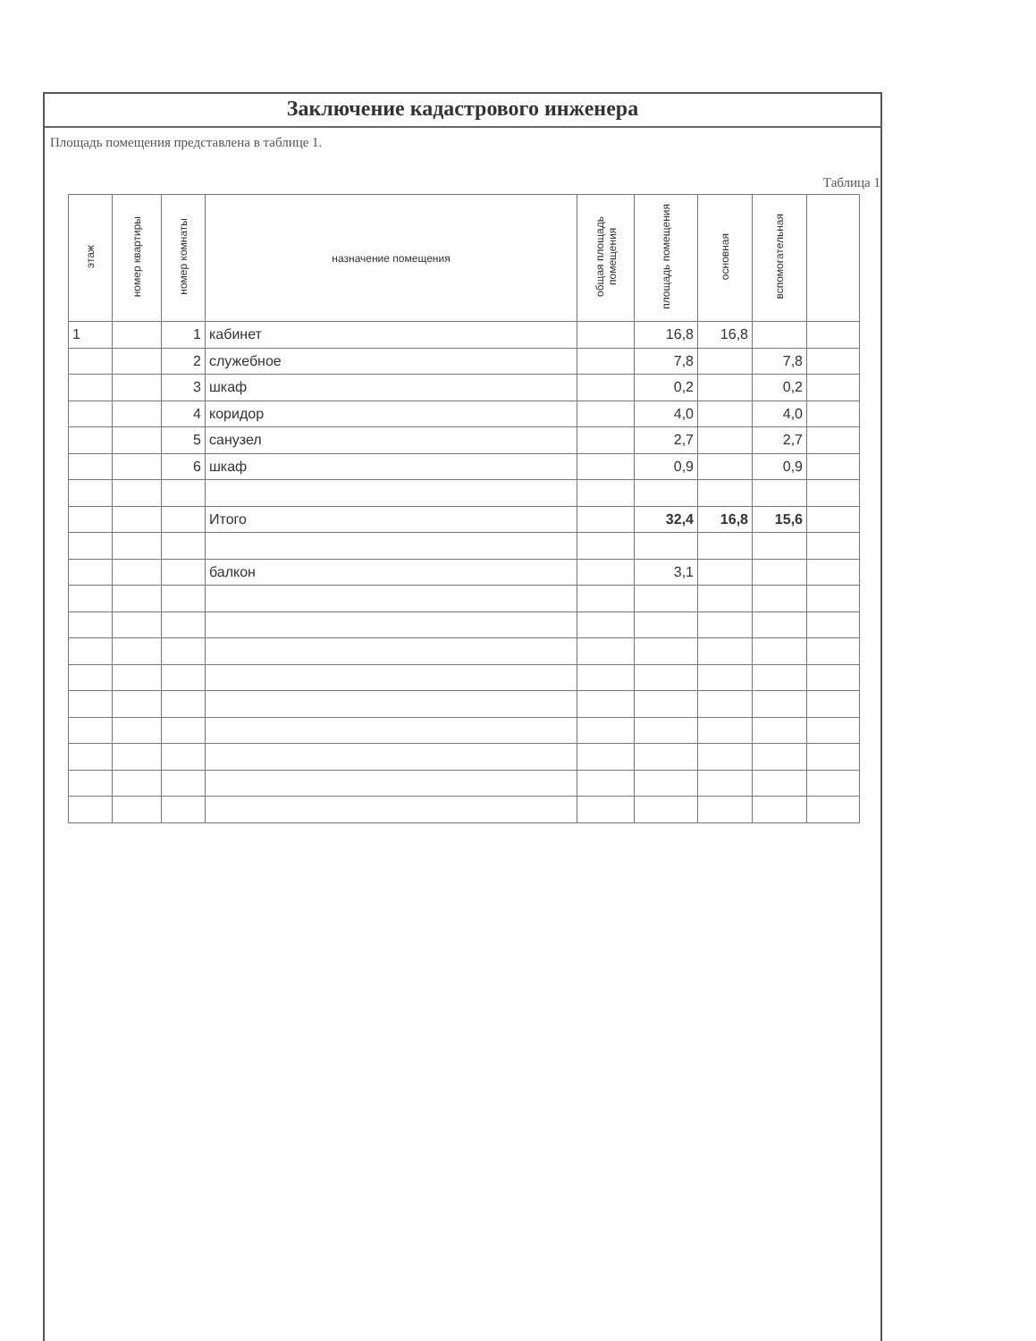Заключение кадастрового инженера
Площадь помещения представлена в таблице 1.
Таблица 1
| этаж | номер квартиры | номер комнаты | назначение помещения | общая площадь помещения | площадь помещения | основная | вспомогательная | |
| --- | --- | --- | --- | --- | --- | --- | --- | --- |
| 1 | | 1 | кабинет | | 16,8 | 16,8 | | |
| | | 2 | служебное | | 7,8 | | 7,8 | |
| | | 3 | шкаф | | 0,2 | | 0,2 | |
| | | 4 | коридор | | 4,0 | | 4,0 | |
| | | 5 | санузел | | 2,7 | | 2,7 | |
| | | 6 | шкаф | | 0,9 | | 0,9 | |
| | | | Итого | | 32,4 | 16,8 | 15,6 | |
| | | | балкон | | 3,1 | | | |